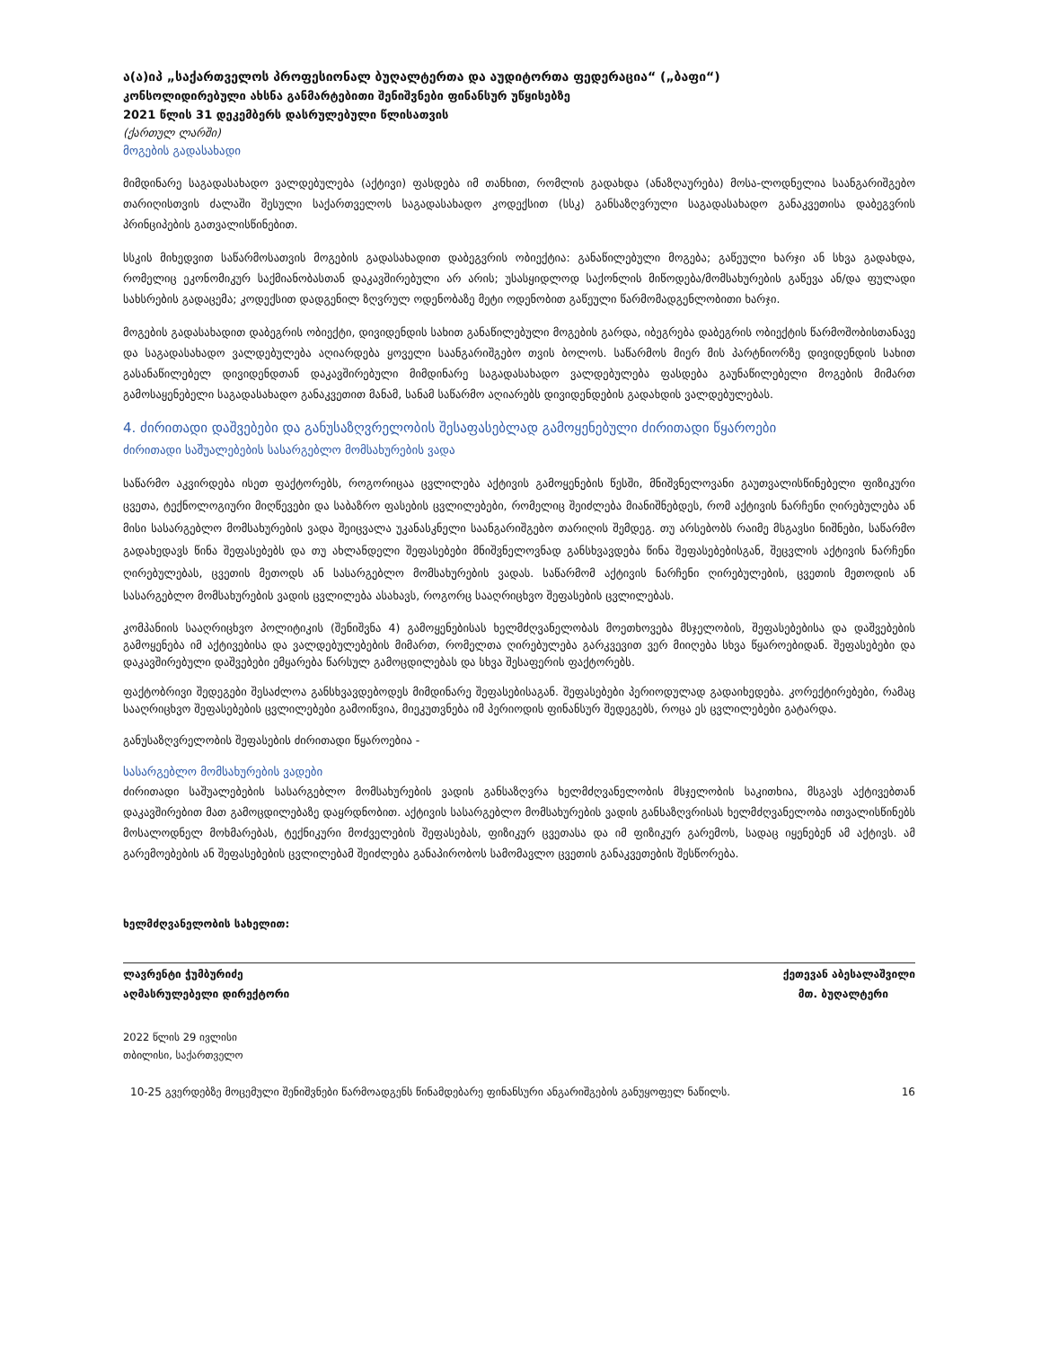ა(ა)იპ „საქართველოს პროფესიონალ ბუღალტერთა და აუდიტორთა ფედერაცია“ („ბაფი“)
კონსოლიდირებული ახსნა განმარტებითი შენიშვნები ფინანსურ უწყისებზე
2021 წლის 31 დეკემბერს დასრულებული წლისათვის
(ქართულ ლარში)
მოგების გადასახადი
მიმდინარე საგადასახადო ვალდებულება (აქტივი) ფასდება იმ თანხით, რომლის გადახდა (ანაზღაურება) მოსა-ლოდნელია საანგარიშგებო თარიღისთვის ძალაში შესული საქართველოს საგადასახადო კოდექსით (სსკ) განსაზღვრული საგადასახადო განაკვეთისა დაბეგვრის პრინციპების გათვალისწინებით.
სსკის მიხედვით საწარმოსათვის მოგების გადასახადით დაბეგვრის ობიექტია: განაწილებული მოგება; გაწეული ხარჯი ან სხვა გადახდა, რომელიც ეკონომიკურ საქმიანობასთან დაკავშირებული არ არის; უსასყიდლოდ საქონლის მიწოდება/მომსახურების გაწევა ან/და ფულადი სახსრების გადაცემა; კოდექსით დადგენილ ზღვრულ ოდენობაზე მეტი ოდენობით გაწეული წარმომადგენლობითი ხარჯი.
მოგების გადასახადით დაბეგრის ობიექტი, დივიდენდის სახით განაწილებული მოგების გარდა, იბეგრება დაბეგრის ობიექტის წარმოშობისთანავე და საგადასახადო ვალდებულება აღიარდება ყოველი საანგარიშგებო თვის ბოლოს. საწარმოს მიერ მის პარტნიორზე დივიდენდის სახით გასანაწილებელ დივიდენდთან დაკავშირებული მიმდინარე საგადასახადო ვალდებულება ფასდება გაუნაწილებელი მოგების მიმართ გამოსაყენებელი საგადასახადო განაკვეთით მანამ, სანამ საწარმო აღიარებს დივიდენდების გადახდის ვალდებულებას.
4. ძირითადი დაშვებები და განუსაზღვრელობის შესაფასებლად გამოყენებული ძირითადი წყაროები
ძირითადი საშუალებების სასარგებლო მომსახურების ვადა
საწარმო აკვირდება ისეთ ფაქტორებს, როგორიცაა ცვლილება აქტივის გამოყენების წესში, მნიშვნელოვანი გაუთვალისწინებელი ფიზიკური ცვეთა, ტექნოლოგიური მიღწევები და საბაზრო ფასების ცვლილებები, რომელიც შეიძლება მიანიშნებდეს, რომ აქტივის ნარჩენი ღირებულება ან მისი სასარგებლო მომსახურების ვადა შეიცვალა უკანასკნელი საანგარიშგებო თარიღის შემდეგ. თუ არსებობს რაიმე მსგავსი ნიშნები, საწარმო გადახედავს წინა შეფასებებს და თუ ახლანდელი შეფასებები მნიშვნელოვნად განსხვავდება წინა შეფასებებისგან, შეცვლის აქტივის ნარჩენი ღირებულებას, ცვეთის მეთოდს ან სასარგებლო მომსახურების ვადას. საწარმომ აქტივის ნარჩენი ღირებულების, ცვეთის მეთოდის ან სასარგებლო მომსახურების ვადის ცვლილება ასახავს, როგორც სააღრიცხვო შეფასების ცვლილებას.
კომპანიის სააღრიცხვო პოლიტიკის (შენიშვნა 4) გამოყენებისას ხელმძღვანელობას მოეთხოვება მსჯელობის, შეფასებებისა და დაშვებების გამოყენება იმ აქტივებისა და ვალდებულებების მიმართ, რომელთა ღირებულება გარკვევით ვერ მიიღება სხვა წყაროებიდან. შეფასებები და დაკავშირებული დაშვებები ემყარება წარსულ გამოცდილებას და სხვა შესაფერის ფაქტორებს.
ფაქტობრივი შედეგები შესაძლოა განსხვავდებოდეს მიმდინარე შეფასებისაგან. შეფასებები პერიოდულად გადაიხედება. კორექტირებები, რამაც სააღრიცხვო შეფასებების ცვლილებები გამოიწვია, მიეკუთვნება იმ პერიოდის ფინანსურ შედეგებს, როცა ეს ცვლილებები გატარდა.
განუსაზღვრელობის შეფასების ძირითადი წყაროებია -
სასარგებლო მომსახურების ვადები
ძირითადი საშუალებების სასარგებლო მომსახურების ვადის განსაზღვრა ხელმძღვანელობის მსჯელობის საკითხია, მსგავს აქტივებთან დაკავშირებით მათ გამოცდილებაზე დაყრდნობით. აქტივის სასარგებლო მომსახურების ვადის განსაზღვრისას ხელმძღვანელობა ითვალისწინებს მოსალოდნელ მოხმარებას, ტექნიკური მოძველების შეფასებას, ფიზიკურ ცვეთასა და იმ ფიზიკურ გარემოს, სადაც იყენებენ ამ აქტივს. ამ გარემოებების ან შეფასებების ცვლილებამ შეიძლება განაპირობოს სამომავლო ცვეთის განაკვეთების შესწორება.
ხელმძღვანელობის სახელით:
ლავრენტი ჭუმბურიძე ქეთევან აბესალაშვილი
აღმასრულებელი დირექტორი მთ. ბუღალტერი
2022 წლის 29 ივლისი
თბილისი, საქართველო
10-25 გვერდებზე მოცემული შენიშვნები წარმოადგენს წინამდებარე ფინანსური ანგარიშგების განუყოფელ ნაწილს. 16